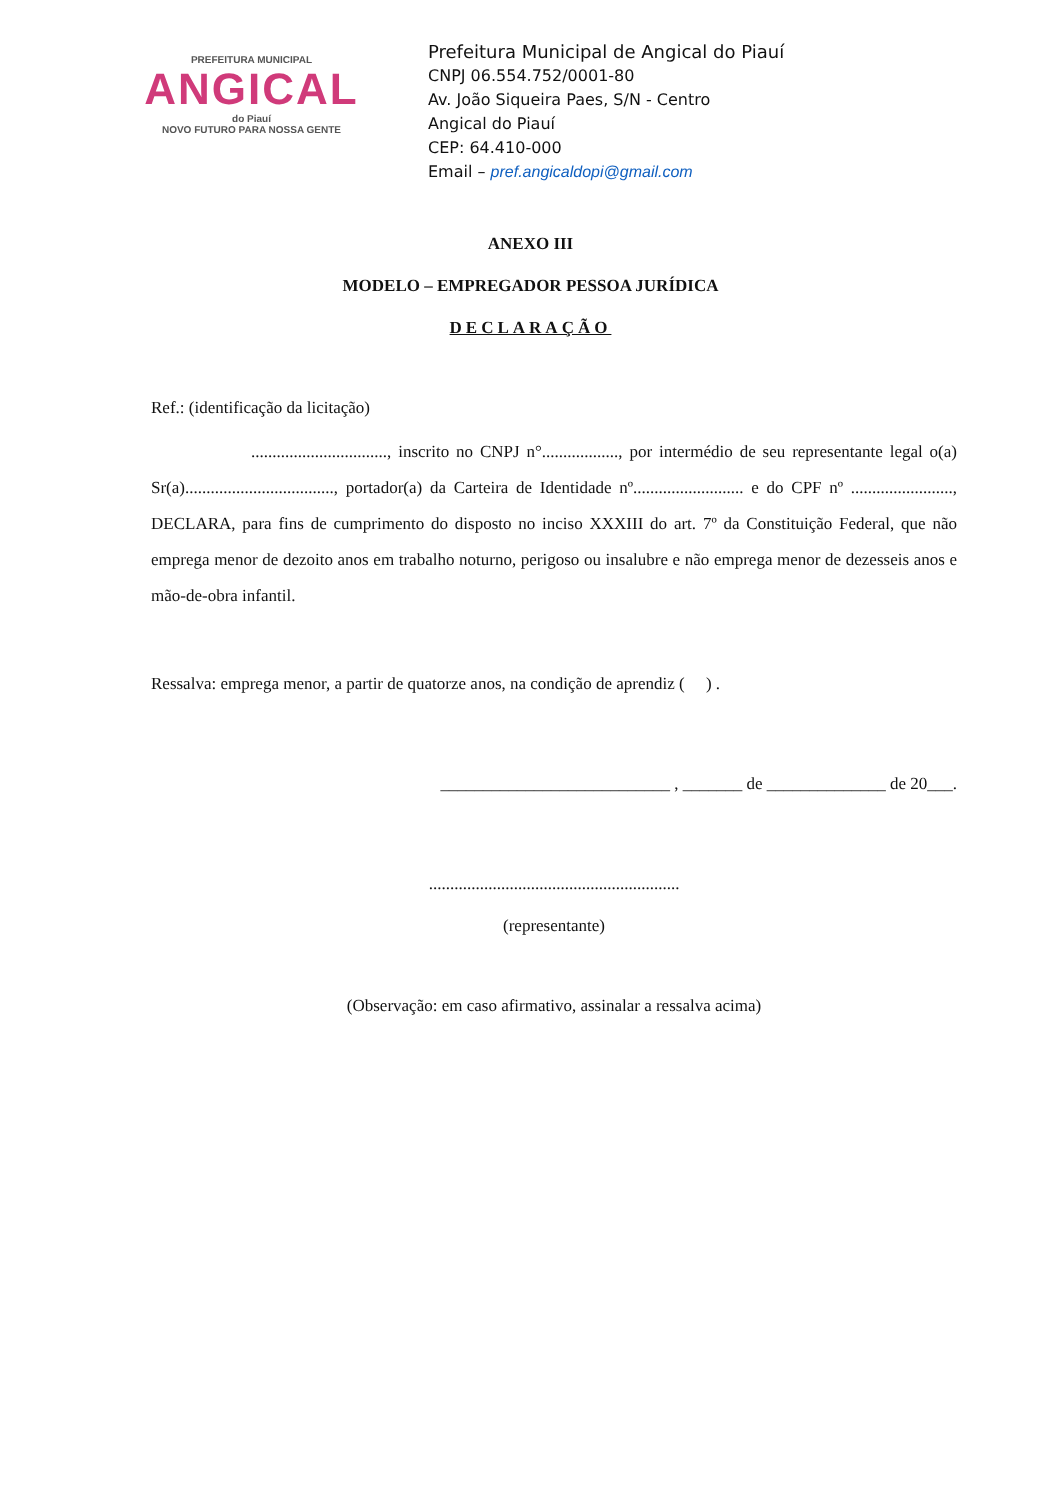PREFEITURA MUNICIPAL
ANGICAL
do Piauí
NOVO FUTURO PARA NOSSA GENTE
Prefeitura Municipal de Angical do Piauí
CNPJ 06.554.752/0001-80
Av. João Siqueira Paes, S/N - Centro
Angical do Piauí
CEP: 64.410-000
Email – pref.angicaldopi@gmail.com
ANEXO III
MODELO – EMPREGADOR PESSOA JURÍDICA
DECLARAÇÃO
Ref.: (identificação da licitação)
................................, inscrito no CNPJ n°.................., por intermédio de seu representante legal o(a) Sr(a)..................................., portador(a) da Carteira de Identidade nº.......................... e do CPF nº ........................, DECLARA, para fins de cumprimento do disposto no inciso XXXIII do art. 7º da Constituição Federal, que não emprega menor de dezoito anos em trabalho noturno, perigoso ou insalubre e não emprega menor de dezesseis anos e mão-de-obra infantil.
Ressalva: emprega menor, a partir de quatorze anos, na condição de aprendiz ( ) .
___________________________ , _______ de ______________ de 20___.
...........................................................
(representante)
(Observação: em caso afirmativo, assinalar a ressalva acima)